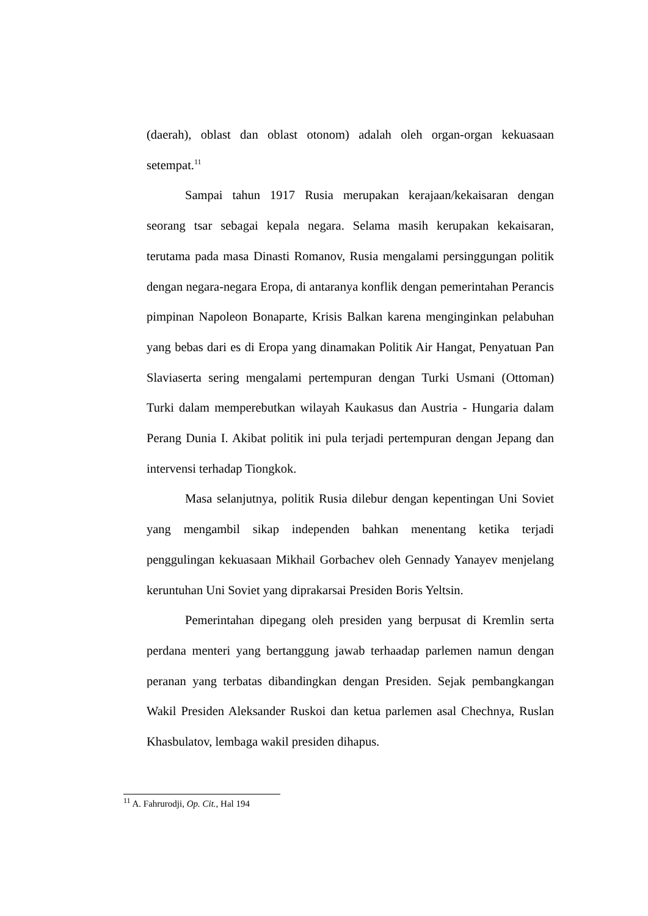(daerah), oblast dan oblast otonom) adalah oleh organ-organ kekuasaan setempat.<sup>11</sup>
Sampai tahun 1917 Rusia merupakan kerajaan/kekaisaran dengan seorang tsar sebagai kepala negara. Selama masih kerupakan kekaisaran, terutama pada masa Dinasti Romanov, Rusia mengalami persinggungan politik dengan negara-negara Eropa, di antaranya konflik dengan pemerintahan Perancis pimpinan Napoleon Bonaparte, Krisis Balkan karena menginginkan pelabuhan yang bebas dari es di Eropa yang dinamakan Politik Air Hangat, Penyatuan Pan Slaviaserta sering mengalami pertempuran dengan Turki Usmani (Ottoman) Turki dalam memperebutkan wilayah Kaukasus dan Austria - Hungaria dalam Perang Dunia I. Akibat politik ini pula terjadi pertempuran dengan Jepang dan intervensi terhadap Tiongkok.
Masa selanjutnya, politik Rusia dilebur dengan kepentingan Uni Soviet yang mengambil sikap independen bahkan menentang ketika terjadi penggulingan kekuasaan Mikhail Gorbachev oleh Gennady Yanayev menjelang keruntuhan Uni Soviet yang diprakarsai Presiden Boris Yeltsin.
Pemerintahan dipegang oleh presiden yang berpusat di Kremlin serta perdana menteri yang bertanggung jawab terhaadap parlemen namun dengan peranan yang terbatas dibandingkan dengan Presiden. Sejak pembangkangan Wakil Presiden Aleksander Ruskoi dan ketua parlemen asal Chechnya, Ruslan Khasbulatov, lembaga wakil presiden dihapus.
<sup>11</sup> A. Fahrurodji, Op. Cit., Hal 194